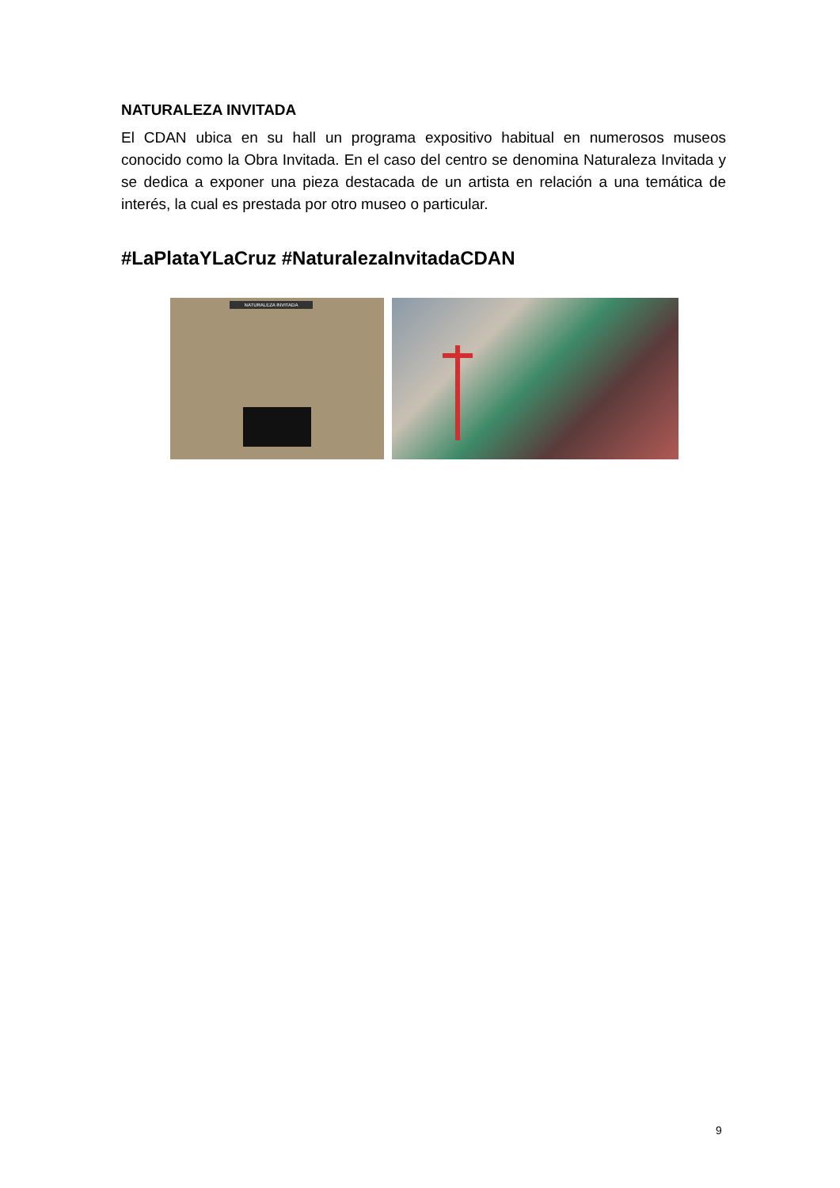NATURALEZA INVITADA
El CDAN ubica en su hall un programa expositivo habitual en numerosos museos conocido como la Obra Invitada. En el caso del centro se denomina Naturaleza Invitada y se dedica a exponer una pieza destacada de un artista en relación a una temática de interés, la cual es prestada por otro museo o particular.
#LaPlataYLaCruz #NaturalezaInvitadaCDAN
NATURALEZA INVITADA
9